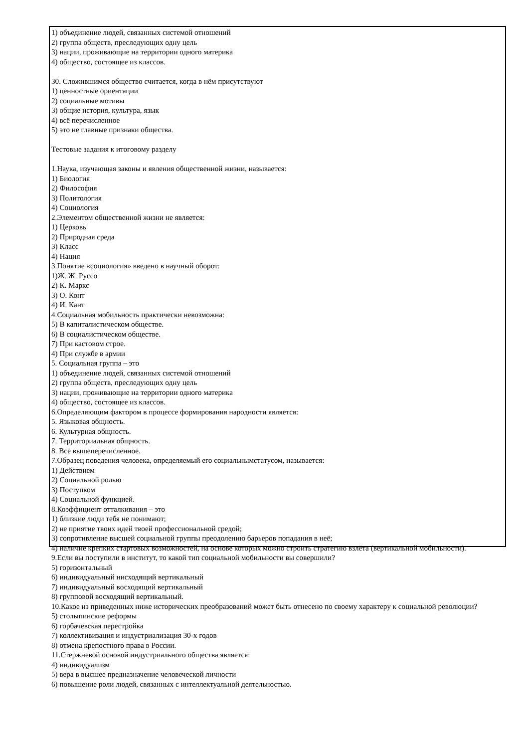1) объединение людей, связанных системой отношений
2) группа обществ, преследующих одну цель
3) нации, проживающие на территории одного материка
4) общество, состоящее из классов.
30. Сложившимся общество считается, когда в нём присутствуют
1) ценностные ориентации
2) социальные мотивы
3) общие история, культура, язык
4) всё перечисленное
5) это не главные признаки общества.
Тестовые задания к итоговому разделу
1.Наука, изучающая законы и явления общественной жизни, называется:
1) Биология
2) Философия
3) Политология
4) Социология
2.Элементом общественной жизни не является:
1) Церковь
2) Природная среда
3) Класс
4) Нация
3.Понятие «социология» введено в научный оборот:
1)Ж. Ж. Руссо
2) К. Маркс
3) О. Конт
4) И. Кант
4.Социальная мобильность практически невозможна:
5) В капиталистическом обществе.
6) В социалистическом обществе.
7) При кастовом строе.
4) При службе в армии
5. Социальная группа – это
1) объединение людей, связанных системой отношений
2) группа обществ, преследующих одну цель
3) нации, проживающие на территории одного материка
4) общество, состоящее из классов.
6.Определяющим фактором в процессе формирования народности является:
5. Языковая общность.
6. Культурная общность.
7. Территориальная общность.
8. Все вышеперечисленное.
7.Образец поведения человека, определяемый его социальнымстатусом, называется:
1) Действием
2) Социальной ролью
3) Поступком
4) Социальной функцией.
8.Коэффициент отталкивания – это
1) близкие люди тебя не понимают;
2) не приятие твоих идей твоей профессиональной средой;
3) сопротивление высшей социальной группы преодолению барьеров попадания в неё;
4) наличие крепких стартовых возможностей, на основе которых можно строить стратегию взлёта (вертикальной мобильности).
9.Если вы поступили в институт, то какой тип социальной мобильности вы совершили?
5) горизонтальный
6) индивидуальный нисходящий вертикальный
7) индивидуальный восходящий вертикальный
8) групповой восходящий вертикальный.
10.Какое из приведенных ниже исторических преобразований может быть отнесено по своему характеру к социальной революции?
5) столыпинские реформы
6) горбачевская перестройка
7) коллективизация и индустриализация 30-х годов
8) отмена крепостного права в России.
11.Стержневой основой индустриального общества является:
4) индивидуализм
5) вера в высшее предназначение человеческой личности
6) повышение роли людей, связанных с интеллектуальной деятельностью.